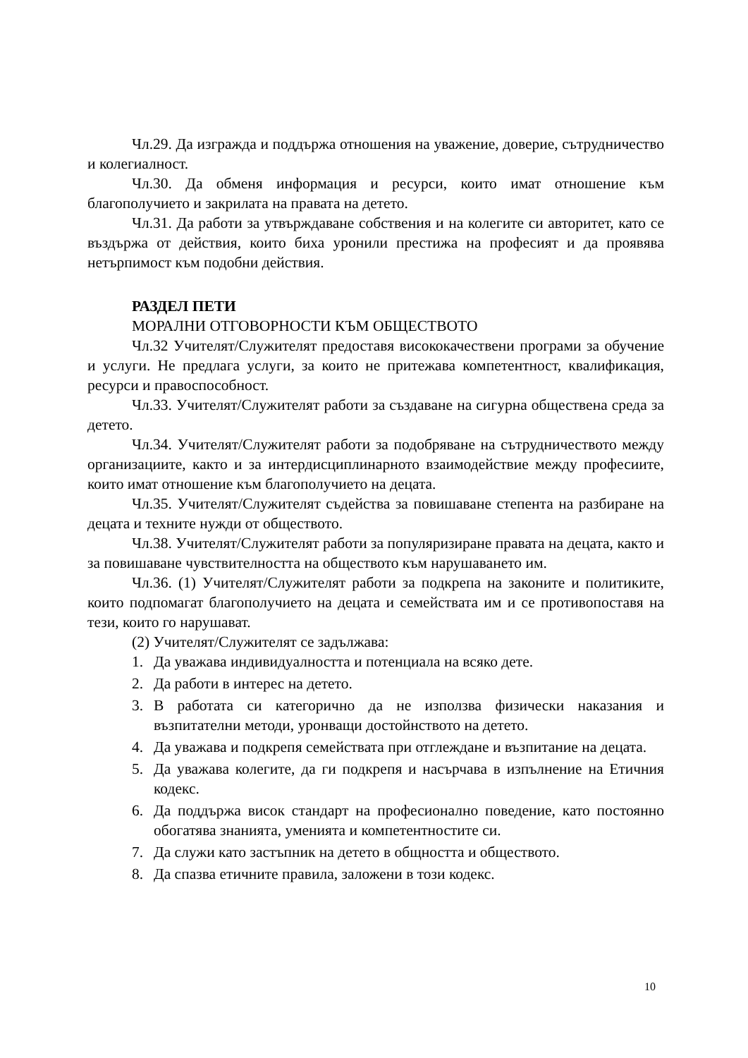Чл.29. Да изгражда и поддържа отношения на уважение, доверие, сътрудничество и колегиалност.
Чл.30. Да обменя информация и ресурси, които имат отношение към благополучието и закрилата на правата на детето.
Чл.31. Да работи за утвърждаване собствения и на колегите си авторитет, като се въздържа от действия, които биха уронили престижа на професият и да проявява нетърпимост към подобни действия.
РАЗДЕЛ ПЕТИ
МОРАЛНИ ОТГОВОРНОСТИ КЪМ ОБЩЕСТВОТО
Чл.32 Учителят/Служителят предоставя висококачествени програми за обучение и услуги. Не предлага услуги, за които не притежава компетентност, квалификация, ресурси и правоспособност.
Чл.33. Учителят/Служителят работи за създаване на сигурна обществена среда за детето.
Чл.34. Учителят/Служителят работи за подобряване на сътрудничеството между организациите, както и за интердисциплинарното взаимодействие между професиите, които имат отношение към благополучието на децата.
Чл.35. Учителят/Служителят съдейства за повишаване степента на разбиране на децата и техните нужди от обществото.
Чл.38. Учителят/Служителят работи за популяризиране правата на децата, както и за повишаване чувствителността на обществото към нарушаването им.
Чл.36. (1) Учителят/Служителят работи за подкрепа на законите и политиките, които подпомагат благополучието на децата и семействата им и се противопоставя на тези, които го нарушават.
(2) Учителят/Служителят се задължава:
1. Да уважава индивидуалността и потенциала на всяко дете.
2. Да работи в интерес на детето.
3. В работата си категорично да не използва физически наказания и възпитателни методи, уронващи достойнството на детето.
4. Да уважава и подкрепя семействата при отглеждане и възпитание на децата.
5. Да уважава колегите, да ги подкрепя и насърчава в изпълнение на Етичния кодекс.
6. Да поддържа висок стандарт на професионално поведение, като постоянно обогатява знанията, уменията и компетентностите си.
7. Да служи като застъпник на детето в общността и обществото.
8. Да спазва етичните правила, заложени в този кодекс.
10